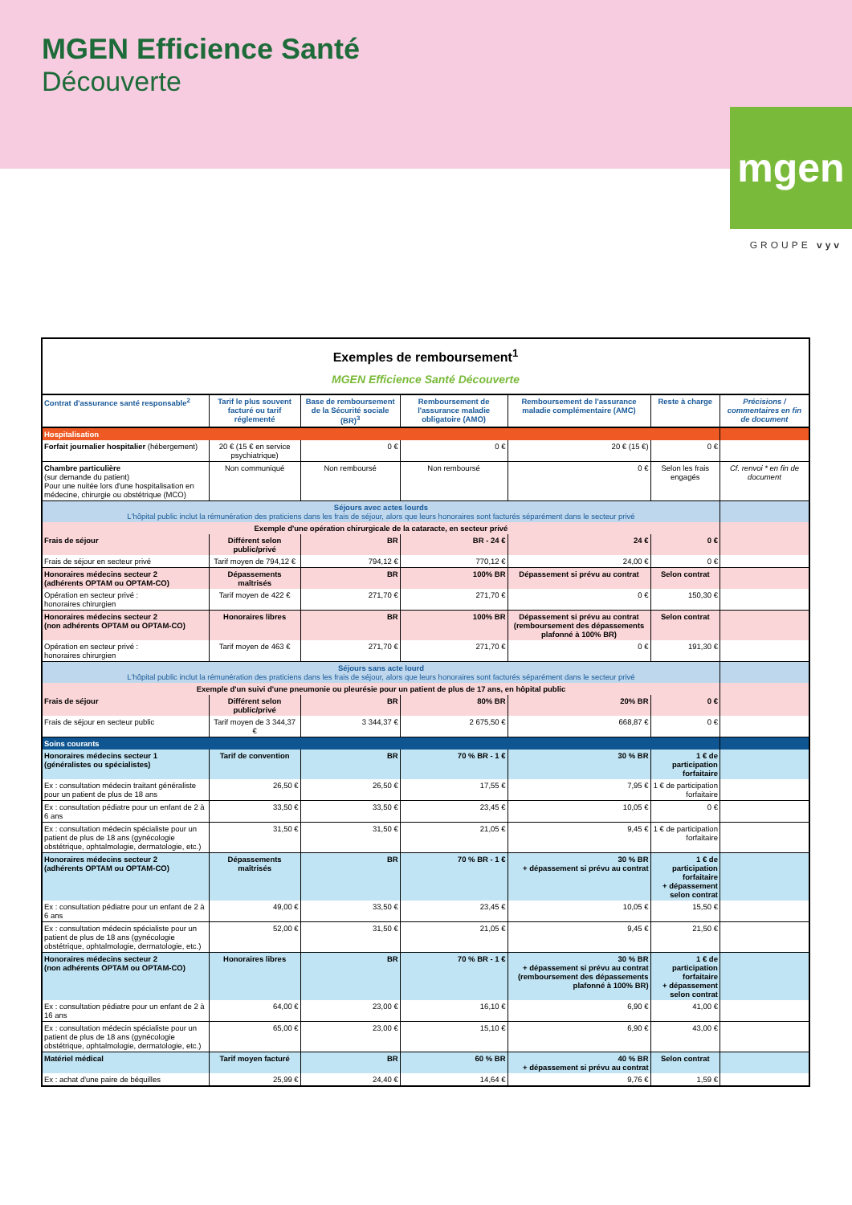MGEN Efficience Santé
Découverte
mgen
GROUPE vyv
| Exemples de remboursement<sup>1</sup> MGEN Efficience Santé Découverte | | | | | | |
| Contrat d'assurance santé responsable<sup>2</sup> | Tarif le plus souvent facturé ou tarif réglementé | Base de remboursement de la Sécurité sociale (BR)<sup>3</sup> | Remboursement de l'assurance maladie obligatoire (AMO) | Remboursement de l'assurance maladie complémentaire (AMC) | Reste à charge | Précisions / commentaires en fin de document |
| Hospitalisation | | | | | | |
| Forfait journalier hospitalier (hébergement) | 20 € (15 € en service psychiatrique) | 0 € | 0 € | 20 € (15 €) | 0 € | |
| Chambre particulière (sur demande du patient) Pour une nuitée lors d'une hospitalisation en médecine, chirurgie ou obstétrique (MCO) | Non communiqué | Non remboursé | Non remboursé | 0 € | Selon les frais engagés | Cf. renvoi * en fin de document |
| Séjours avec actes lourds L'hôpital public inclut la rémunération des praticiens dans les frais de séjour, alors que leurs honoraires sont facturés séparément dans le secteur privé | | | | | | |
| Exemple d'une opération chirurgicale de la cataracte, en secteur privé | | | | | | |
| Frais de séjour | Différent selon public/privé | BR | BR - 24 € | 24 € | 0 € | |
| Frais de séjour en secteur privé | Tarif moyen de 794,12 € | 794,12 € | 770,12 € | 24,00 € | 0 € | |
| Honoraires médecins secteur 2 (adhérents OPTAM ou OPTAM-CO) | Dépassements maîtrisés | BR | 100% BR | Dépassement si prévu au contrat | Selon contrat | |
| Opération en secteur privé : honoraires chirurgien | Tarif moyen de 422 € | 271,70 € | 271,70 € | 0 € | 150,30 € | |
| Honoraires médecins secteur 2 (non adhérents OPTAM ou OPTAM-CO) | Honoraires libres | BR | 100% BR | Dépassement si prévu au contrat (remboursement des dépassements plafonné à 100% BR) | Selon contrat | |
| Opération en secteur privé : honoraires chirurgien | Tarif moyen de 463 € | 271,70 € | 271,70 € | 0 € | 191,30 € | |
| Séjours sans acte lourd L'hôpital public inclut la rémunération des praticiens dans les frais de séjour, alors que leurs honoraires sont facturés séparément dans le secteur privé | | | | | | |
| Exemple d'un suivi d'une pneumonie ou pleurésie pour un patient de plus de 17 ans, en hôpital public | | | | | | |
| Frais de séjour | Différent selon public/privé | BR | 80% BR | 20% BR | 0 € | |
| Frais de séjour en secteur public | Tarif moyen de 3 344,37 € | 3 344,37 € | 2 675,50 € | 668,87 € | 0 € | |
| Soins courants | | | | | | |
| Honoraires médecins secteur 1 (généralistes ou spécialistes) | Tarif de convention | BR | 70 % BR - 1 € | 30 % BR | 1 € de participation forfaitaire | |
| Ex : consultation médecin traitant généraliste pour un patient de plus de 18 ans | 26,50 € | 26,50 € | 17,55 € | 7,95 € | 1 € de participation forfaitaire | |
| Ex : consultation pédiatre pour un enfant de 2 à 6 ans | 33,50 € | 33,50 € | 23,45 € | 10,05 € | 0 € | |
| Ex : consultation médecin spécialiste pour un patient de plus de 18 ans (gynécologie obstétrique, ophtalmologie, dermatologie, etc.) | 31,50 € | 31,50 € | 21,05 € | 9,45 € | 1 € de participation forfaitaire | |
| Honoraires médecins secteur 2 (adhérents OPTAM ou OPTAM-CO) | Dépassements maîtrisés | BR | 70 % BR - 1 € | 30 % BR + dépassement si prévu au contrat | 1 € de participation forfaitaire + dépassement selon contrat | |
| Ex : consultation pédiatre pour un enfant de 2 à 6 ans | 49,00 € | 33,50 € | 23,45 € | 10,05 € | 15,50 € | |
| Ex : consultation médecin spécialiste pour un patient de plus de 18 ans (gynécologie obstétrique, ophtalmologie, dermatologie, etc.) | 52,00 € | 31,50 € | 21,05 € | 9,45 € | 21,50 € | |
| Honoraires médecins secteur 2 (non adhérents OPTAM ou OPTAM-CO) | Honoraires libres | BR | 70 % BR - 1 € | 30 % BR + dépassement si prévu au contrat (remboursement des dépassements plafonné à 100% BR) | 1 € de participation forfaitaire + dépassement selon contrat | |
| Ex : consultation pédiatre pour un enfant de 2 à 16 ans | 64,00 € | 23,00 € | 16,10 € | 6,90 € | 41,00 € | |
| Ex : consultation médecin spécialiste pour un patient de plus de 18 ans (gynécologie obstétrique, ophtalmologie, dermatologie, etc.) | 65,00 € | 23,00 € | 15,10 € | 6,90 € | 43,00 € | |
| Matériel médical | Tarif moyen facturé | BR | 60 % BR | 40 % BR + dépassement si prévu au contrat | Selon contrat | |
| Ex : achat d'une paire de béquilles | 25,99 € | 24,40 € | 14,64 € | 9,76 € | 1,59 € | |